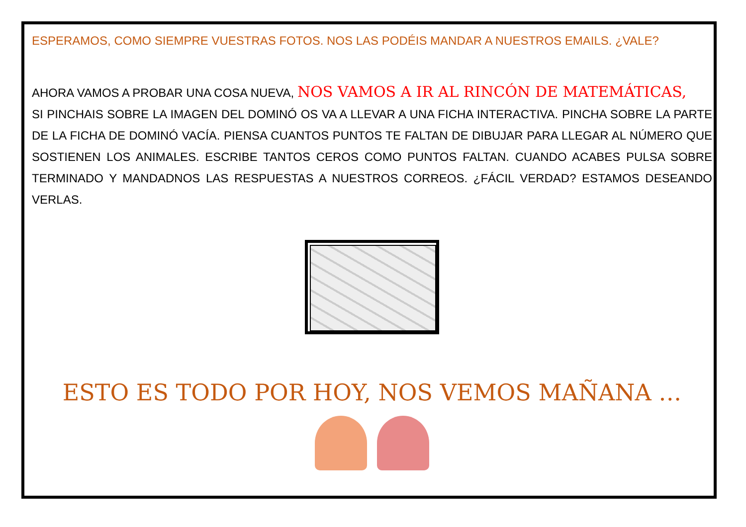ESPERAMOS, COMO SIEMPRE VUESTRAS FOTOS. NOS LAS PODÉIS MANDAR A NUESTROS EMAILS. ¿VALE?
AHORA VAMOS A PROBAR UNA COSA NUEVA, NOS VAMOS A IR AL RINCÓN DE MATEMÁTICAS,
SI PINCHAIS SOBRE LA IMAGEN DEL DOMINÓ OS VA A LLEVAR A UNA FICHA INTERACTIVA. PINCHA SOBRE LA PARTE DE LA FICHA DE DOMINÓ VACÍA. PIENSA CUANTOS PUNTOS TE FALTAN DE DIBUJAR PARA LLEGAR AL NÚMERO QUE SOSTIENEN LOS ANIMALES. ESCRIBE TANTOS CEROS COMO PUNTOS FALTAN. CUANDO ACABES PULSA SOBRE TERMINADO Y MANDADNOS LAS RESPUESTAS A NUESTROS CORREOS. ¿FÁCIL VERDAD? ESTAMOS DESEANDO VERLAS.
ESTO ES TODO POR HOY, NOS VEMOS MAÑANA …